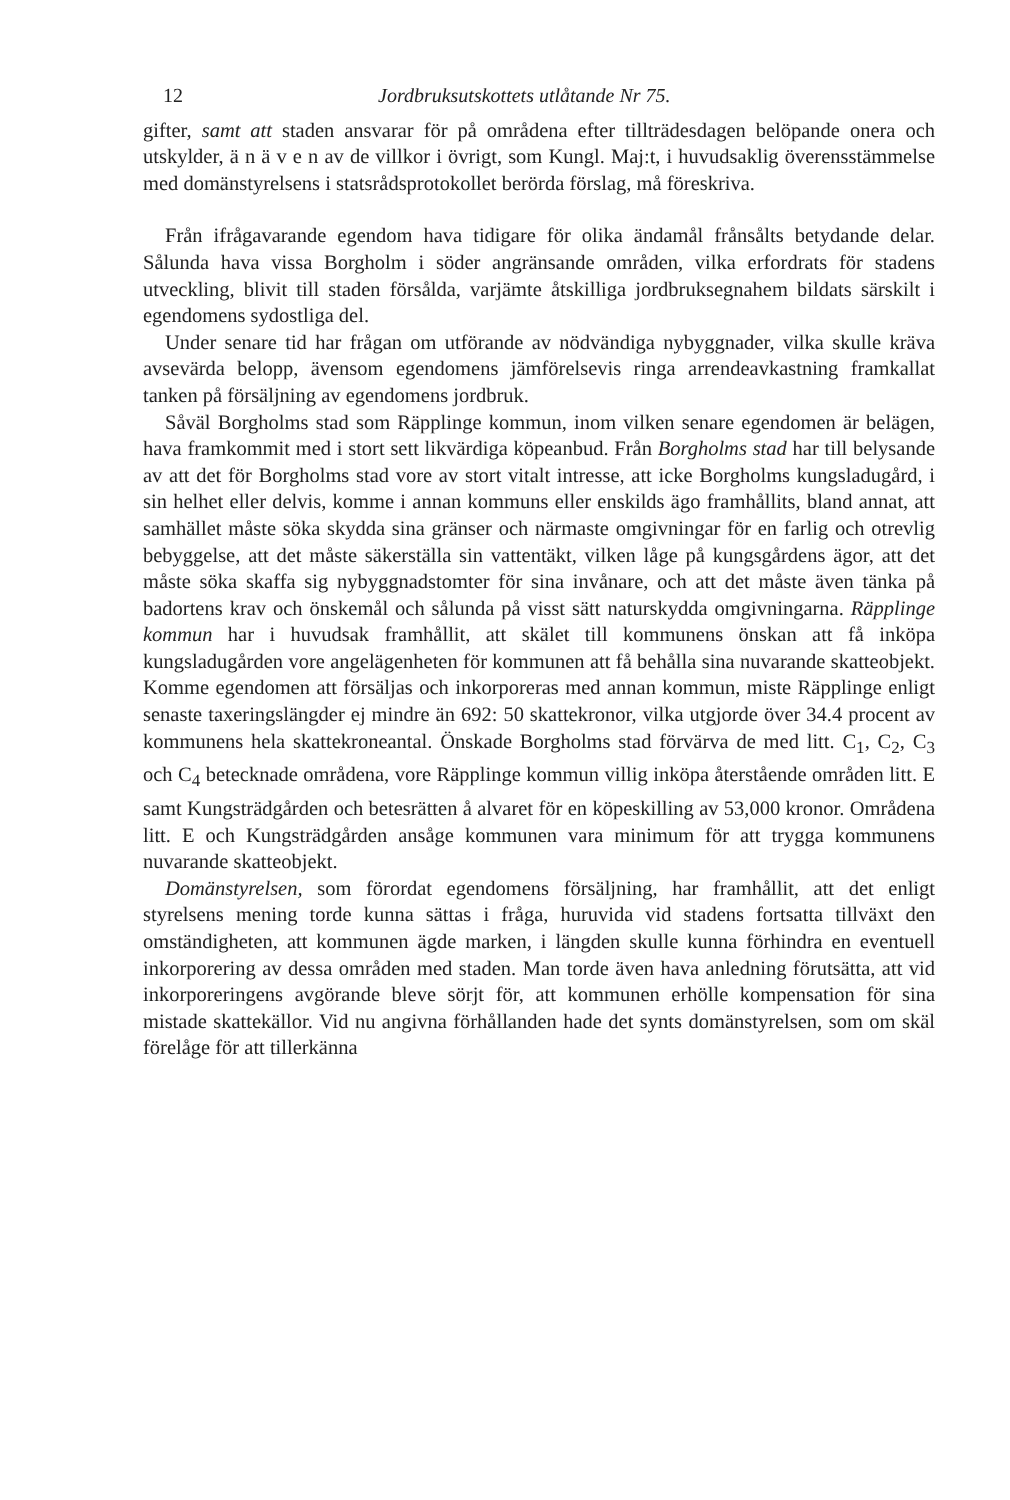12 Jordbruksutskottets utlåtande Nr 75.
gifter, samt att staden ansvarar för på områdena efter tillträdesdagen belöpande onera och utskylder, ä n ä v e n av de villkor i övrigt, som Kungl. Maj:t, i huvudsaklig överensstämmelse med domänstyrelsens i statsrådsprotokollet berörda förslag, må föreskriva.
Från ifrågavarande egendom hava tidigare för olika ändamål frånsålts betydande delar. Sålunda hava vissa Borgholm i söder angränsande områden, vilka erfordrats för stadens utveckling, blivit till staden försålda, varjämte åtskilliga jordbruksegnahem bildats särskilt i egendomens sydostliga del.
Under senare tid har frågan om utförande av nödvändiga nybyggnader, vilka skulle kräva avsevärda belopp, ävensom egendomens jämförelsevis ringa arrendeavkastning framkallat tanken på försäljning av egendomens jordbruk.
Såväl Borgholms stad som Räpplinge kommun, inom vilken senare egendomen är belägen, hava framkommit med i stort sett likvärdiga köpeanbud. Från Borgholms stad har till belysande av att det för Borgholms stad vore av stort vitalt intresse, att icke Borgholms kungsladugård, i sin helhet eller delvis, komme i annan kommuns eller enskilds ägo framhållits, bland annat, att samhället måste söka skydda sina gränser och närmaste omgivningar för en farlig och otrevlig bebyggelse, att det måste säkerställa sin vattentäkt, vilken låge på kungsgårdens ägor, att det måste söka skaffa sig nybyggnadstomter för sina invånare, och att det måste även tänka på badortens krav och önskemål och sålunda på visst sätt naturskydda omgivningarna. Räpplinge kommun har i huvudsak framhållit, att skälet till kommunens önskan att få inköpa kungsladugården vore angelägenheten för kommunen att få behålla sina nuvarande skatteobjekt. Komme egendomen att försäljas och inkorporeras med annan kommun, miste Räpplinge enligt senaste taxeringslängder ej mindre än 692: 50 skattekronor, vilka utgjorde över 34.4 procent av kommunens hela skattekroneantal. Önskade Borgholms stad förvärva de med litt. C<sub>1</sub>, C<sub>2</sub>, C<sub>3</sub> och C<sub>4</sub> betecknade områdena, vore Räpplinge kommun villig inköpa återstående områden litt. E samt Kungsträdgården och betesrätten å alvaret för en köpeskilling av 53,000 kronor. Områdena litt. E och Kungsträdgården ansåge kommunen vara minimum för att trygga kommunens nuvarande skatteobjekt.
Domänstyrelsen, som förordat egendomens försäljning, har framhållit, att det enligt styrelsens mening torde kunna sättas i fråga, huruvida vid stadens fortsatta tillväxt den omständigheten, att kommunen ägde marken, i längden skulle kunna förhindra en eventuell inkorporering av dessa områden med staden. Man torde även hava anledning förutsätta, att vid inkorporeringens avgörande bleve sörjt för, att kommunen erhölle kompensation för sina mistade skattekällor. Vid nu angivna förhållanden hade det synts domänstyrelsen, som om skäl förelåge för att tillerkänna